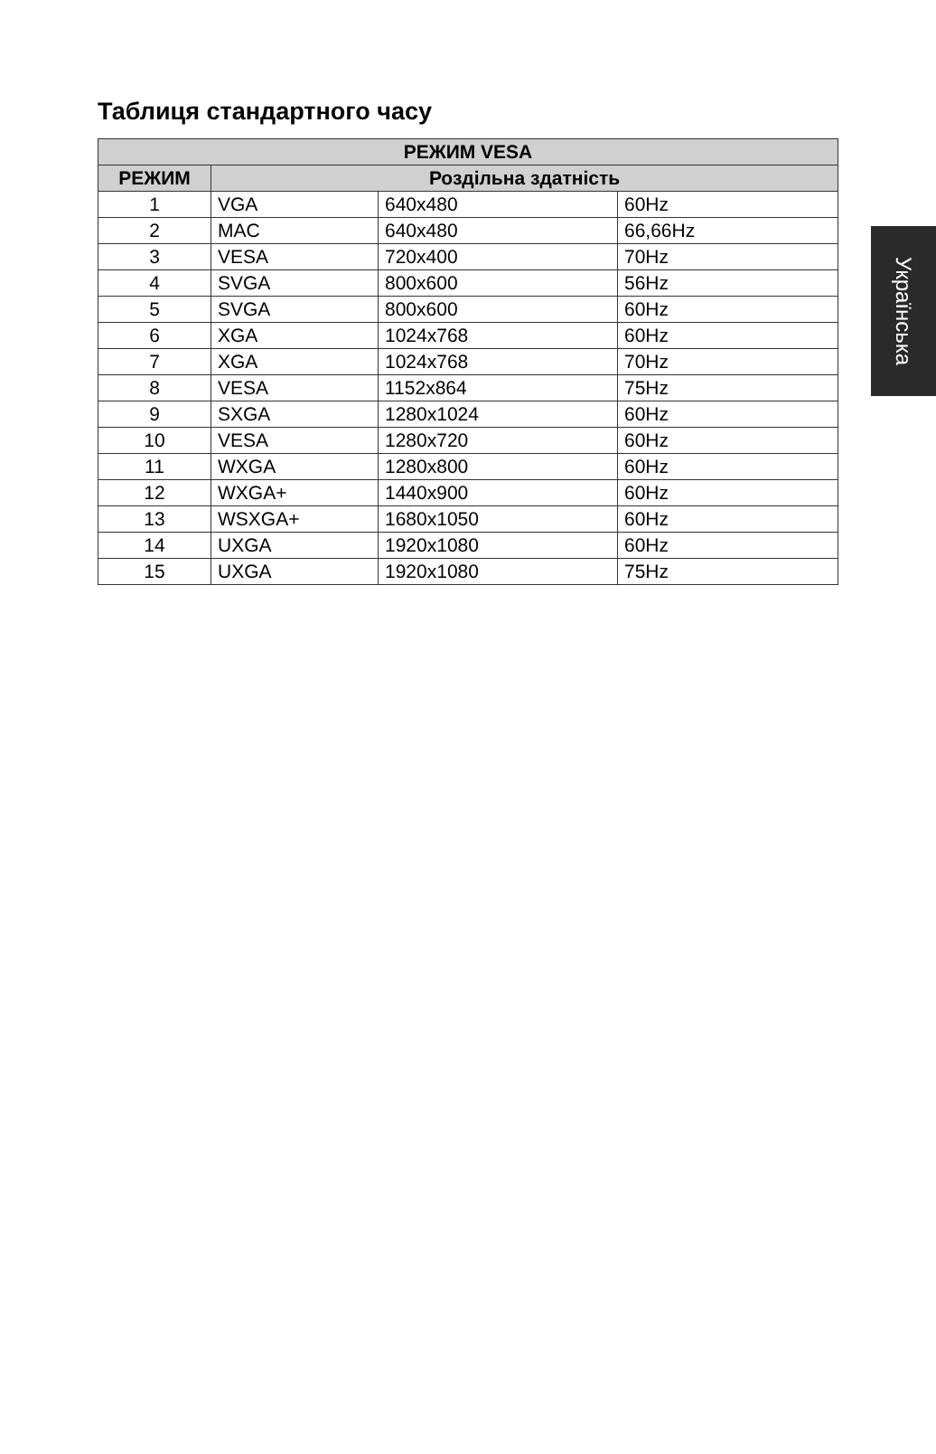Таблиця стандартного часу
| РЕЖИМ VESA | | | |
| --- | --- | --- | --- |
| РЕЖИМ | Роздільна здатність | | |
| 1 | VGA | 640x480 | 60Hz |
| 2 | MAC | 640x480 | 66,66Hz |
| 3 | VESA | 720x400 | 70Hz |
| 4 | SVGA | 800x600 | 56Hz |
| 5 | SVGA | 800x600 | 60Hz |
| 6 | XGA | 1024x768 | 60Hz |
| 7 | XGA | 1024x768 | 70Hz |
| 8 | VESA | 1152x864 | 75Hz |
| 9 | SXGA | 1280x1024 | 60Hz |
| 10 | VESA | 1280x720 | 60Hz |
| 11 | WXGA | 1280x800 | 60Hz |
| 12 | WXGA+ | 1440x900 | 60Hz |
| 13 | WSXGA+ | 1680x1050 | 60Hz |
| 14 | UXGA | 1920x1080 | 60Hz |
| 15 | UXGA | 1920x1080 | 75Hz |
Українська